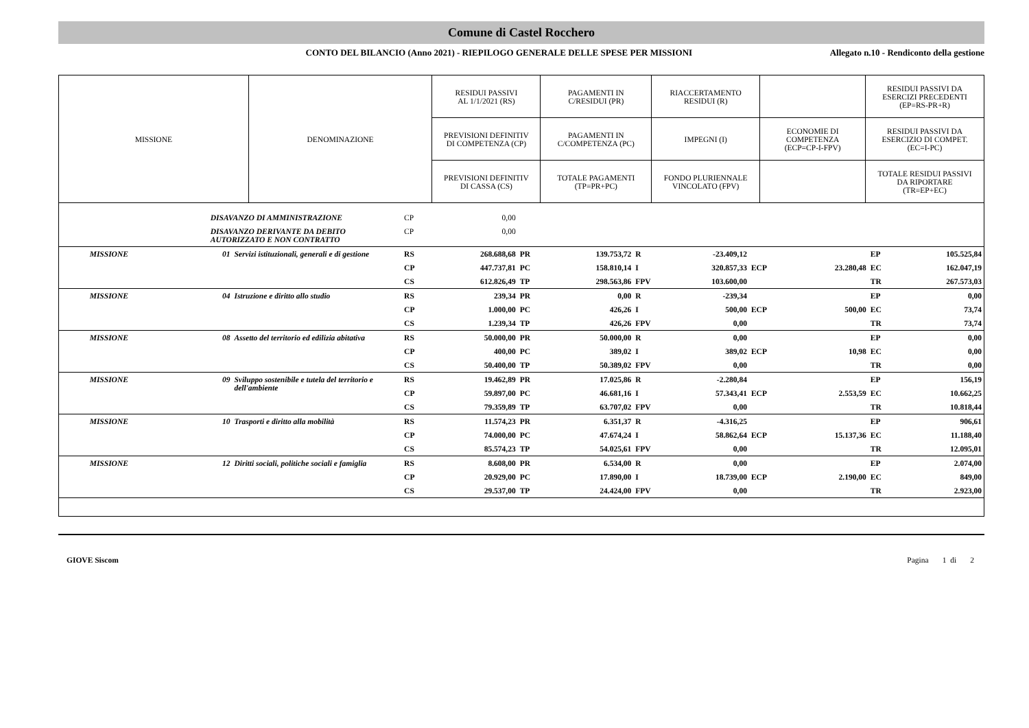Comune di Castel Rocchero
CONTO DEL BILANCIO (Anno 2021) - RIEPILOGO GENERALE DELLE SPESE PER MISSIONI
Allegato n.10 - Rendiconto della gestione
| MISSIONE | DENOMINAZIONE | RESIDUI PASSIVI AL 1/1/2021 (RS) | PAGAMENTI IN C/RESIDUI (PR) | RIACCERTAMENTO RESIDUI (R) | | RESIDUI PASSIVI DA ESERCIZI PRECEDENTI (EP=RS-PR+R) |
| --- | --- | --- | --- | --- | --- | --- |
| | | PREVISIONI DEFINITIV DI COMPETENZA (CP) | PAGAMENTI IN C/COMPETENZA (PC) | IMPEGNI (I) | ECONOMIE DI COMPETENZA (ECP=CP-I-FPV) | RESIDUI PASSIVI DA ESERCIZIO DI COMPET. (EC=I-PC) |
| | | PREVISIONI DEFINITIV DI CASSA (CS) | TOTALE PAGAMENTI (TP=PR+PC) | FONDO PLURIENNALE VINCOLATO (FPV) | | TOTALE RESIDUI PASSIVI DA RIPORTARE (TR=EP+EC) |
| | | DISAVANZO DI AMMINISTRAZIONE | | CP | 0,00 | | | | | | | | |
| | | DISAVANZO DERIVANTE DA DEBITO AUTORIZZATO E NON CONTRATTO | | CP | 0,00 | | | | | | | | |
| | MISSIONE | 01 | Servizi istituzionali, generali e di gestione | RS | 268.688,68 | PR | 139.753,72 | R | -23.409,12 | | | EP | 105.525,84 |
| | | | | CP | 447.737,81 | PC | 158.810,14 | I | 320.857,33 | ECP | 23.280,48 | EC | 162.047,19 |
| | | | | CS | 612.826,49 | TP | 298.563,86 | FPV | 103.600,00 | | | TR | 267.573,03 |
| | MISSIONE | 04 | Istruzione e diritto allo studio | RS | 239,34 | PR | 0,00 | R | -239,34 | | | EP | 0,00 |
| | | | | CP | 1.000,00 | PC | 426,26 | I | 500,00 | ECP | 500,00 | EC | 73,74 |
| | | | | CS | 1.239,34 | TP | 426,26 | FPV | 0,00 | | | TR | 73,74 |
| | MISSIONE | 08 | Assetto del territorio ed edilizia abitativa | RS | 50.000,00 | PR | 50.000,00 | R | 0,00 | | | EP | 0,00 |
| | | | | CP | 400,00 | PC | 389,02 | I | 389,02 | ECP | 10,98 | EC | 0,00 |
| | | | | CS | 50.400,00 | TP | 50.389,02 | FPV | 0,00 | | | TR | 0,00 |
| | MISSIONE | 09 | Sviluppo sostenibile e tutela del territorio e dell'ambiente | RS | 19.462,89 | PR | 17.025,86 | R | -2.280,84 | | | EP | 156,19 |
| | | | | CP | 59.897,00 | PC | 46.681,16 | I | 57.343,41 | ECP | 2.553,59 | EC | 10.662,25 |
| | | | | CS | 79.359,89 | TP | 63.707,02 | FPV | 0,00 | | | TR | 10.818,44 |
| | MISSIONE | 10 | Trasporti e diritto alla mobilità | RS | 11.574,23 | PR | 6.351,37 | R | -4.316,25 | | | EP | 906,61 |
| | | | | CP | 74.000,00 | PC | 47.674,24 | I | 58.862,64 | ECP | 15.137,36 | EC | 11.188,40 |
| | | | | CS | 85.574,23 | TP | 54.025,61 | FPV | 0,00 | | | TR | 12.095,01 |
| | MISSIONE | 12 | Diritti sociali, politiche sociali e famiglia | RS | 8.608,00 | PR | 6.534,00 | R | 0,00 | | | EP | 2.074,00 |
| | | | | CP | 20.929,00 | PC | 17.890,00 | I | 18.739,00 | ECP | 2.190,00 | EC | 849,00 |
| | | | | CS | 29.537,00 | TP | 24.424,00 | FPV | 0,00 | | | TR | 2.923,00 |
GIOVE Siscom Pagina 1 di 2